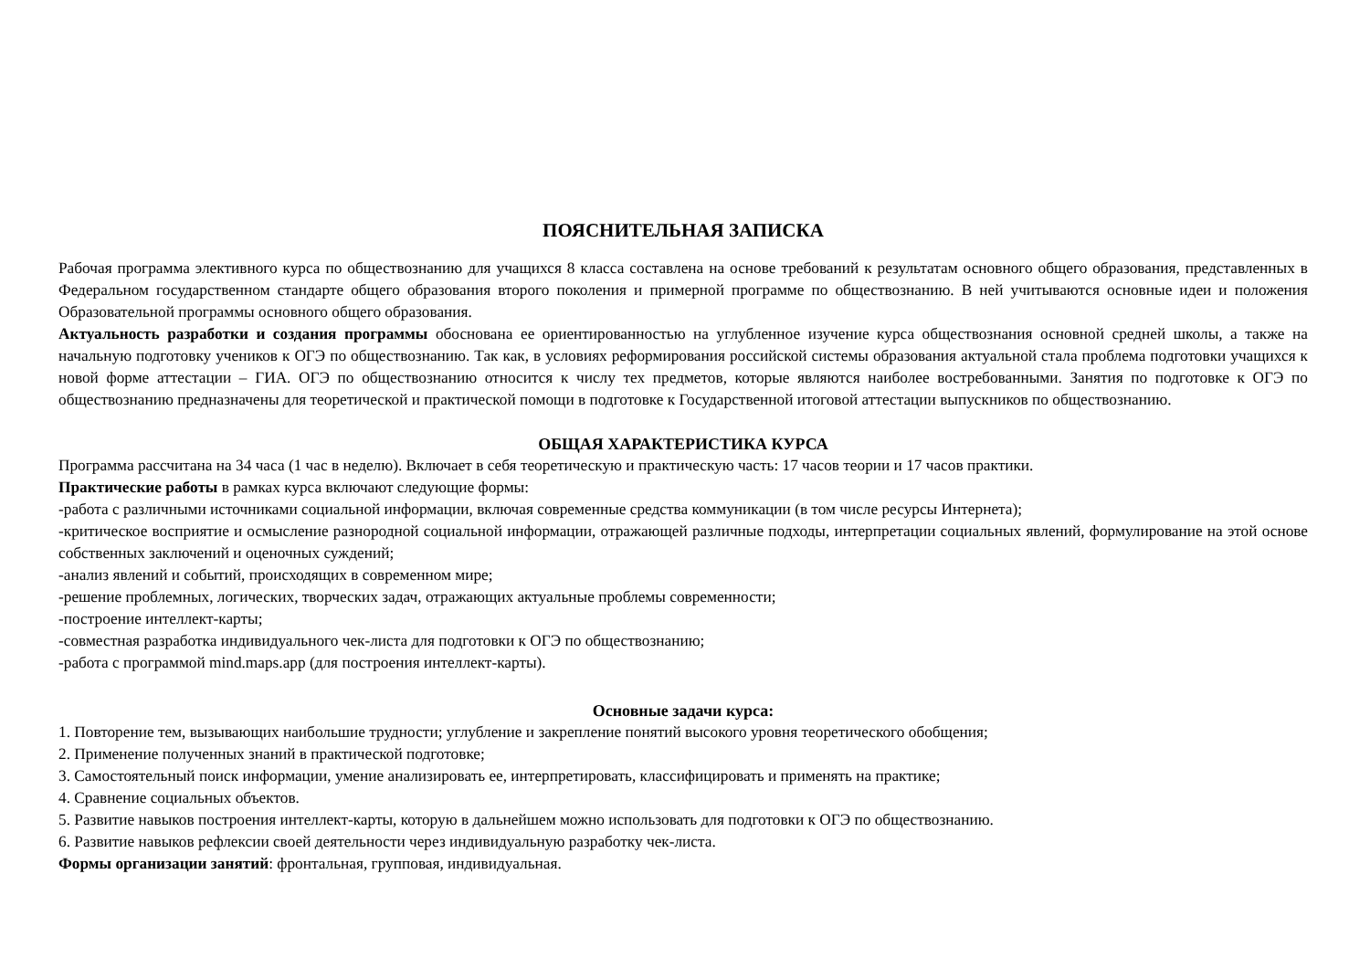ПОЯСНИТЕЛЬНАЯ ЗАПИСКА
Рабочая программа элективного курса по обществознанию для учащихся 8 класса составлена на основе требований к результатам основного общего образования, представленных в Федеральном государственном стандарте общего образования второго поколения и примерной программе по обществознанию. В ней учитываются основные идеи и положения Образовательной программы основного общего образования.
Актуальность разработки и создания программы обоснована ее ориентированностью на углубленное изучение курса обществознания основной средней школы, а также на начальную подготовку учеников к ОГЭ по обществознанию. Так как, в условиях реформирования российской системы образования актуальной стала проблема подготовки учащихся к новой форме аттестации – ГИА. ОГЭ по обществознанию относится к числу тех предметов, которые являются наиболее востребованными. Занятия по подготовке к ОГЭ по обществознанию предназначены для теоретической и практической помощи в подготовке к Государственной итоговой аттестации выпускников по обществознанию.
ОБЩАЯ ХАРАКТЕРИСТИКА КУРСА
Программа рассчитана на 34 часа (1 час в неделю). Включает в себя теоретическую и практическую часть: 17 часов теории и 17 часов практики.
Практические работы в рамках курса включают следующие формы:
-работа с различными источниками социальной информации, включая современные средства коммуникации (в том числе ресурсы Интернета);
-критическое восприятие и осмысление разнородной социальной информации, отражающей различные подходы, интерпретации социальных явлений, формулирование на этой основе собственных заключений и оценочных суждений;
-анализ явлений и событий, происходящих в современном мире;
-решение проблемных, логических, творческих задач, отражающих актуальные проблемы современности;
-построение интеллект-карты;
-совместная разработка индивидуального чек-листа для подготовки к ОГЭ по обществознанию;
-работа с программой mind.maps.app (для построения интеллект-карты).
Основные задачи курса:
1. Повторение тем, вызывающих наибольшие трудности; углубление и закрепление понятий высокого уровня теоретического обобщения;
2. Применение полученных знаний в практической подготовке;
3. Самостоятельный поиск информации, умение анализировать ее, интерпретировать, классифицировать и применять на практике;
4. Сравнение социальных объектов.
5. Развитие навыков построения интеллект-карты, которую в дальнейшем можно использовать для подготовки к ОГЭ по обществознанию.
6. Развитие навыков рефлексии своей деятельности через индивидуальную разработку чек-листа.
Формы организации занятий: фронтальная, групповая, индивидуальная.